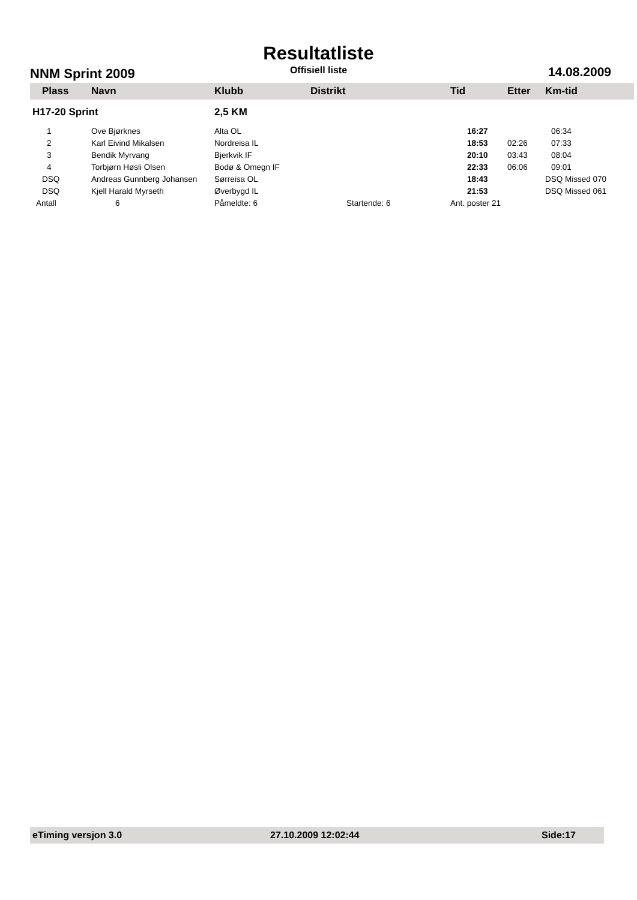Resultatliste
NNM Sprint 2009 Offisiell liste 14.08.2009
| Plass | Navn | Klubb | Distrikt | Tid | Etter | Km-tid |
| --- | --- | --- | --- | --- | --- | --- |
| H17-20 Sprint | | 2,5 KM | | | | |
| 1 | Ove Bjørknes | Alta OL | | 16:27 | | 06:34 |
| 2 | Karl Eivind Mikalsen | Nordreisa IL | | 18:53 | 02:26 | 07:33 |
| 3 | Bendik Myrvang | Bjerkvik IF | | 20:10 | 03:43 | 08:04 |
| 4 | Torbjørn Høsli Olsen | Bodø & Omegn IF | | 22:33 | 06:06 | 09:01 |
| DSQ | Andreas Gunnberg Johansen | Sørreisa OL | | 18:43 | | DSQ Missed 070 |
| DSQ | Kjell Harald Myrseth | Øverbygd IL | | 21:53 | | DSQ Missed 061 |
| Antall | 6 | Påmeldte: 6 | Startende: 6 | Ant. poster 21 | | |
eTiming versjon 3.0 27.10.2009 12:02:44 Side:17